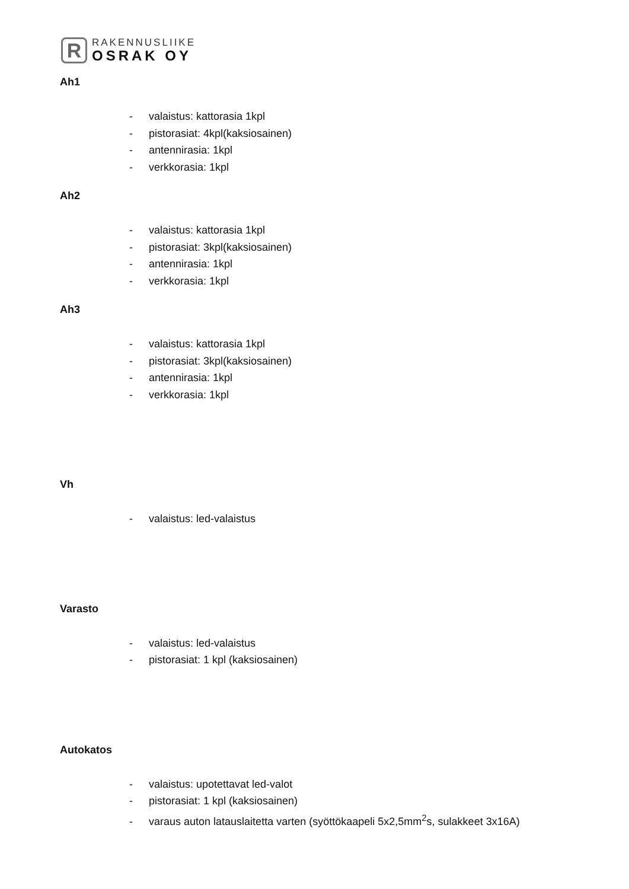R
RAKENNUSLIIKE
OSRAK OY
Ah1
- valaistus: kattorasia 1kpl
- pistorasiat: 4kpl(kaksiosainen)
- antennirasia: 1kpl
- verkkorasia: 1kpl
Ah2
- valaistus: kattorasia 1kpl
- pistorasiat: 3kpl(kaksiosainen)
- antennirasia: 1kpl
- verkkorasia: 1kpl
Ah3
- valaistus: kattorasia 1kpl
- pistorasiat: 3kpl(kaksiosainen)
- antennirasia: 1kpl
- verkkorasia: 1kpl
Vh
- valaistus: led-valaistus
Varasto
- valaistus: led-valaistus
- pistorasiat: 1 kpl (kaksiosainen)
Autokatos
- valaistus: upotettavat led-valot
- pistorasiat: 1 kpl (kaksiosainen)
- varaus auton latauslaitetta varten (syöttökaapeli 5x2,5mm<sup>2</sup>s, sulakkeet 3x16A)